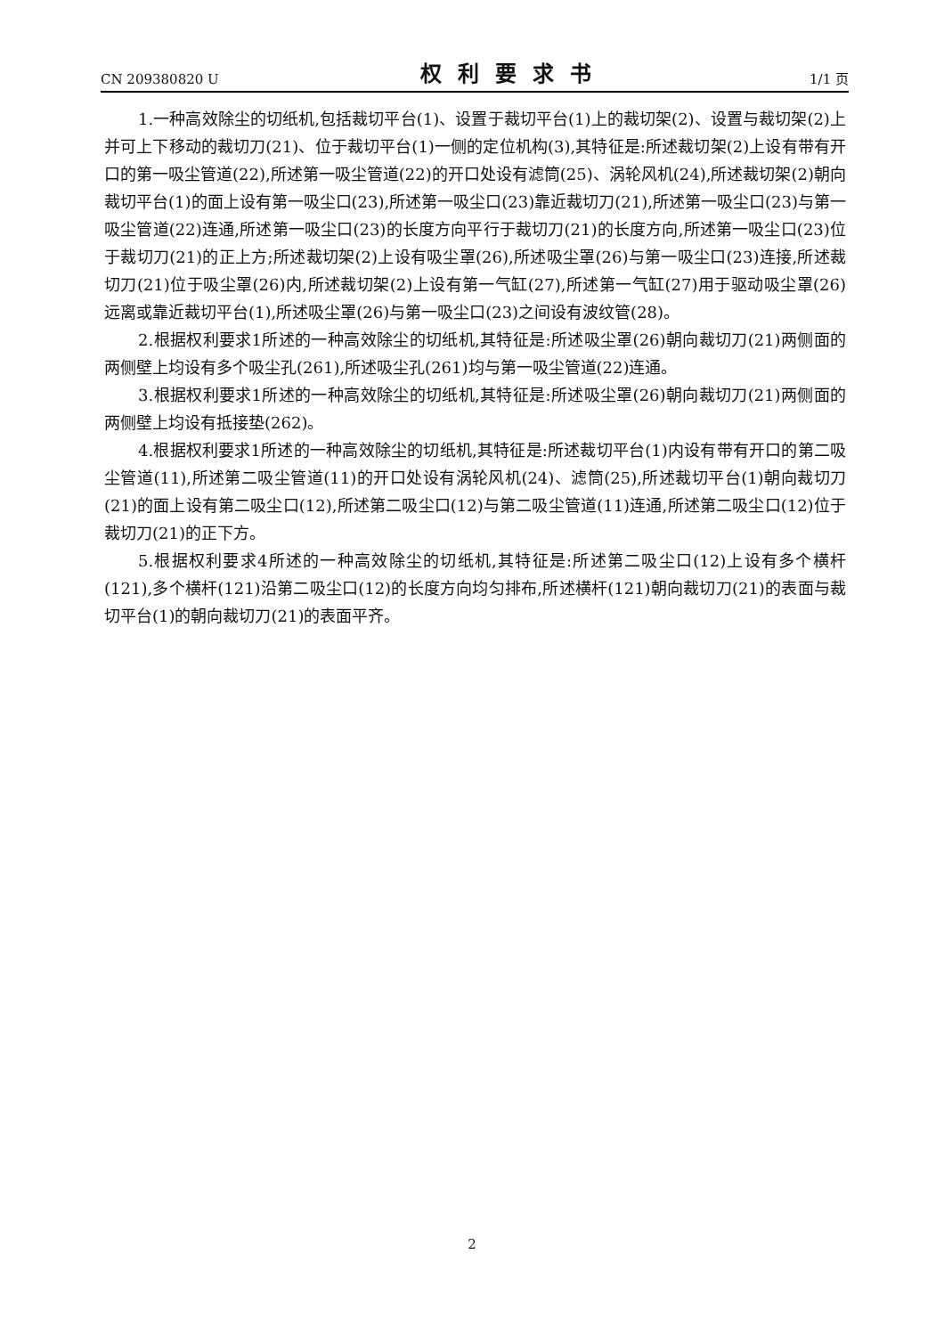CN 209380820 U 权利要求书 1/1 页
1.一种高效除尘的切纸机,包括裁切平台(1)、设置于裁切平台(1)上的裁切架(2)、设置与裁切架(2)上并可上下移动的裁切刀(21)、位于裁切平台(1)一侧的定位机构(3),其特征是:所述裁切架(2)上设有带有开口的第一吸尘管道(22),所述第一吸尘管道(22)的开口处设有滤筒(25)、涡轮风机(24),所述裁切架(2)朝向裁切平台(1)的面上设有第一吸尘口(23),所述第一吸尘口(23)靠近裁切刀(21),所述第一吸尘口(23)与第一吸尘管道(22)连通,所述第一吸尘口(23)的长度方向平行于裁切刀(21)的长度方向,所述第一吸尘口(23)位于裁切刀(21)的正上方;所述裁切架(2)上设有吸尘罩(26),所述吸尘罩(26)与第一吸尘口(23)连接,所述裁切刀(21)位于吸尘罩(26)内,所述裁切架(2)上设有第一气缸(27),所述第一气缸(27)用于驱动吸尘罩(26)远离或靠近裁切平台(1),所述吸尘罩(26)与第一吸尘口(23)之间设有波纹管(28)。
2.根据权利要求1所述的一种高效除尘的切纸机,其特征是:所述吸尘罩(26)朝向裁切刀(21)两侧面的两侧壁上均设有多个吸尘孔(261),所述吸尘孔(261)均与第一吸尘管道(22)连通。
3.根据权利要求1所述的一种高效除尘的切纸机,其特征是:所述吸尘罩(26)朝向裁切刀(21)两侧面的两侧壁上均设有抵接垫(262)。
4.根据权利要求1所述的一种高效除尘的切纸机,其特征是:所述裁切平台(1)内设有带有开口的第二吸尘管道(11),所述第二吸尘管道(11)的开口处设有涡轮风机(24)、滤筒(25),所述裁切平台(1)朝向裁切刀(21)的面上设有第二吸尘口(12),所述第二吸尘口(12)与第二吸尘管道(11)连通,所述第二吸尘口(12)位于裁切刀(21)的正下方。
5.根据权利要求4所述的一种高效除尘的切纸机,其特征是:所述第二吸尘口(12)上设有多个横杆(121),多个横杆(121)沿第二吸尘口(12)的长度方向均匀排布,所述横杆(121)朝向裁切刀(21)的表面与裁切平台(1)的朝向裁切刀(21)的表面平齐。
2